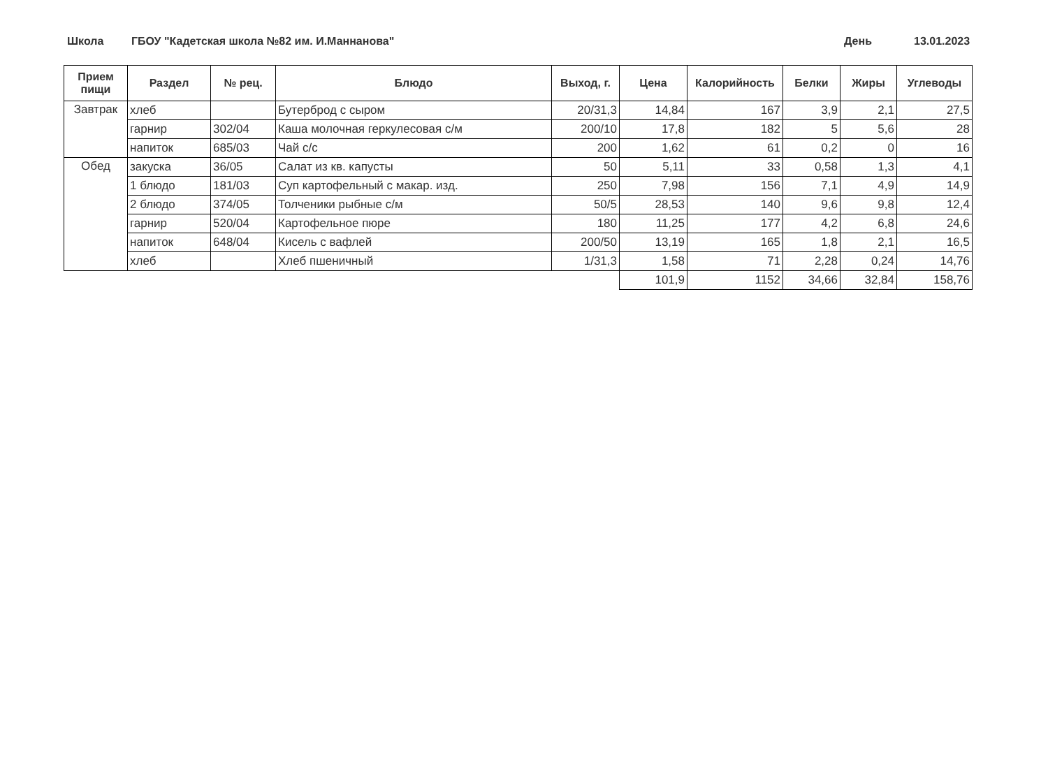Школа ГБОУ "Кадетская школа №82 им. И.Маннанова" День 13.01.2023
| Прием пищи | Раздел | № рец. | Блюдо | Выход, г. | Цена | Калорийность | Белки | Жиры | Углеводы |
| --- | --- | --- | --- | --- | --- | --- | --- | --- | --- |
| Завтрак | хлеб | | Бутерброд с сыром | 20/31,3 | 14,84 | 167 | 3,9 | 2,1 | 27,5 |
| | гарнир | 302/04 | Каша молочная геркулесовая с/м | 200/10 | 17,8 | 182 | 5 | 5,6 | 28 |
| | напиток | 685/03 | Чай с/с | 200 | 1,62 | 61 | 0,2 | 0 | 16 |
| Обед | закуска | 36/05 | Салат из кв. капусты | 50 | 5,11 | 33 | 0,58 | 1,3 | 4,1 |
| | 1 блюдо | 181/03 | Суп картофельный с макар. изд. | 250 | 7,98 | 156 | 7,1 | 4,9 | 14,9 |
| | 2 блюдо | 374/05 | Толченики рыбные с/м | 50/5 | 28,53 | 140 | 9,6 | 9,8 | 12,4 |
| | гарнир | 520/04 | Картофельное пюре | 180 | 11,25 | 177 | 4,2 | 6,8 | 24,6 |
| | напиток | 648/04 | Кисель с вафлей | 200/50 | 13,19 | 165 | 1,8 | 2,1 | 16,5 |
| | хлеб | | Хлеб пшеничный | 1/31,3 | 1,58 | 71 | 2,28 | 0,24 | 14,76 |
| | | | | | 101,9 | 1152 | 34,66 | 32,84 | 158,76 |